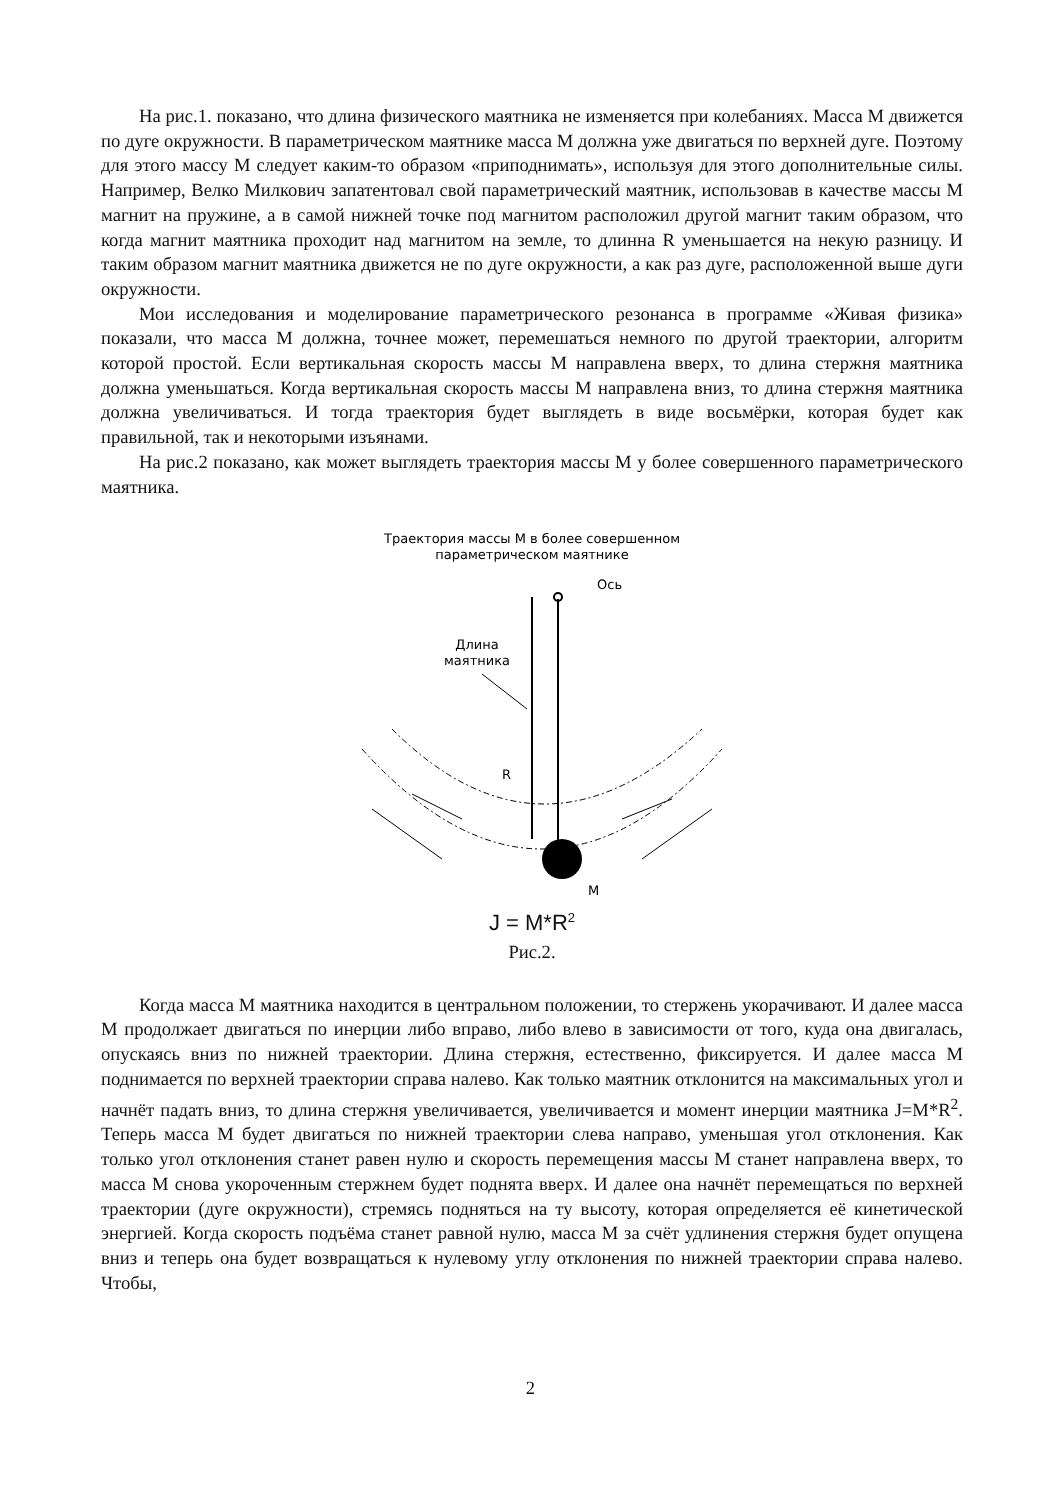На рис.1. показано, что длина физического маятника не изменяется при колебаниях. Масса М движется по дуге окружности. В параметрическом маятнике масса М должна уже двигаться по верхней дуге. Поэтому для этого массу М следует каким-то образом «приподнимать», используя для этого дополнительные силы. Например, Велко Милкович запатентовал свой параметрический маятник, использовав в качестве массы М магнит на пружине, а в самой нижней точке под магнитом расположил другой магнит таким образом, что когда магнит маятника проходит над магнитом на земле, то длинна R уменьшается на некую разницу. И таким образом магнит маятника движется не по дуге окружности, а как раз дуге, расположенной выше дуги окружности.
Мои исследования и моделирование параметрического резонанса в программе «Живая физика» показали, что масса М должна, точнее может, перемешаться немного по другой траектории, алгоритм которой простой. Если вертикальная скорость массы М направлена вверх, то длина стержня маятника должна уменьшаться. Когда вертикальная скорость массы М направлена вниз, то длина стержня маятника должна увеличиваться. И тогда траектория будет выглядеть в виде восьмёрки, которая будет как правильной, так и некоторыми изъянами.
На рис.2 показано, как может выглядеть траектория массы М у более совершенного параметрического маятника.
Траектория массы М в более совершенном
параметрическом маятнике
Ось
Длина
маятника
R
М
J = M*R<sup>2</sup>
Рис.2.
Когда масса М маятника находится в центральном положении, то стержень укорачивают. И далее масса М продолжает двигаться по инерции либо вправо, либо влево в зависимости от того, куда она двигалась, опускаясь вниз по нижней траектории. Длина стержня, естественно, фиксируется. И далее масса М поднимается по верхней траектории справа налево. Как только маятник отклонится на максимальных угол и начнёт падать вниз, то длина стержня увеличивается, увеличивается и момент инерции маятника J=M*R<sup>2</sup>. Теперь масса М будет двигаться по нижней траектории слева направо, уменьшая угол отклонения. Как только угол отклонения станет равен нулю и скорость перемещения массы М станет направлена вверх, то масса М снова укороченным стержнем будет поднята вверх. И далее она начнёт перемещаться по верхней траектории (дуге окружности), стремясь подняться на ту высоту, которая определяется её кинетической энергией. Когда скорость подъёма станет равной нулю, масса М за счёт удлинения стержня будет опущена вниз и теперь она будет возвращаться к нулевому углу отклонения по нижней траектории справа налево. Чтобы,
2